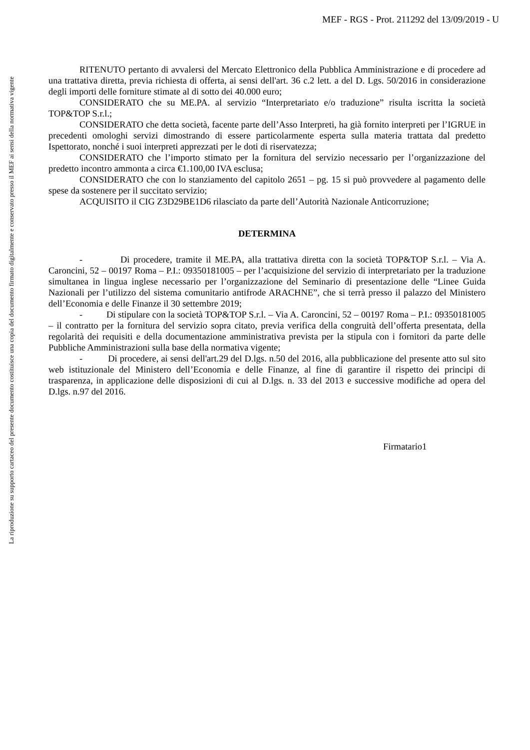MEF - RGS - Prot. 211292 del 13/09/2019 - U
La riproduzione su supporto cartaceo del presente documento costituisce una copia del documento firmato digitalmente e conservato presso il MEF ai sensi della normativa vigente
RITENUTO pertanto di avvalersi del Mercato Elettronico della Pubblica Amministrazione e di procedere ad una trattativa diretta, previa richiesta di offerta, ai sensi dell'art. 36 c.2 lett. a del D. Lgs. 50/2016 in considerazione degli importi delle forniture stimate al di sotto dei 40.000 euro;
CONSIDERATO che su ME.PA. al servizio “Interpretariato e/o traduzione” risulta iscritta la società TOP&TOP S.r.l.;
CONSIDERATO che detta società, facente parte dell’Asso Interpreti, ha già fornito interpreti per l’IGRUE in precedenti omologhi servizi dimostrando di essere particolarmente esperta sulla materia trattata dal predetto Ispettorato, nonché i suoi interpreti apprezzati per le doti di riservatezza;
CONSIDERATO che l’importo stimato per la fornitura del servizio necessario per l’organizzazione del predetto incontro ammonta a circa €1.100,00 IVA esclusa;
CONSIDERATO che con lo stanziamento del capitolo 2651 – pg. 15 si può provvedere al pagamento delle spese da sostenere per il succitato servizio;
ACQUISITO il CIG Z3D29BE1D6 rilasciato da parte dell’Autorità Nazionale Anticorruzione;
DETERMINA
- Di procedere, tramite il ME.PA, alla trattativa diretta con la società TOP&TOP S.r.l. – Via A. Caroncini, 52 – 00197 Roma – P.I.: 09350181005 – per l’acquisizione del servizio di interpretariato per la traduzione simultanea in lingua inglese necessario per l’organizzazione del Seminario di presentazione delle “Linee Guida Nazionali per l’utilizzo del sistema comunitario antifrode ARACHNE”, che si terrà presso il palazzo del Ministero dell’Economia e delle Finanze il 30 settembre 2019;
- Di stipulare con la società TOP&TOP S.r.l. – Via A. Caroncini, 52 – 00197 Roma – P.I.: 09350181005 – il contratto per la fornitura del servizio sopra citato, previa verifica della congruità dell’offerta presentata, della regolarità dei requisiti e della documentazione amministrativa prevista per la stipula con i fornitori da parte delle Pubbliche Amministrazioni sulla base della normativa vigente;
- Di procedere, ai sensi dell'art.29 del D.lgs. n.50 del 2016, alla pubblicazione del presente atto sul sito web istituzionale del Ministero dell’Economia e delle Finanze, al fine di garantire il rispetto dei principi di trasparenza, in applicazione delle disposizioni di cui al D.lgs. n. 33 del 2013 e successive modifiche ad opera del D.lgs. n.97 del 2016.
Firmatario1